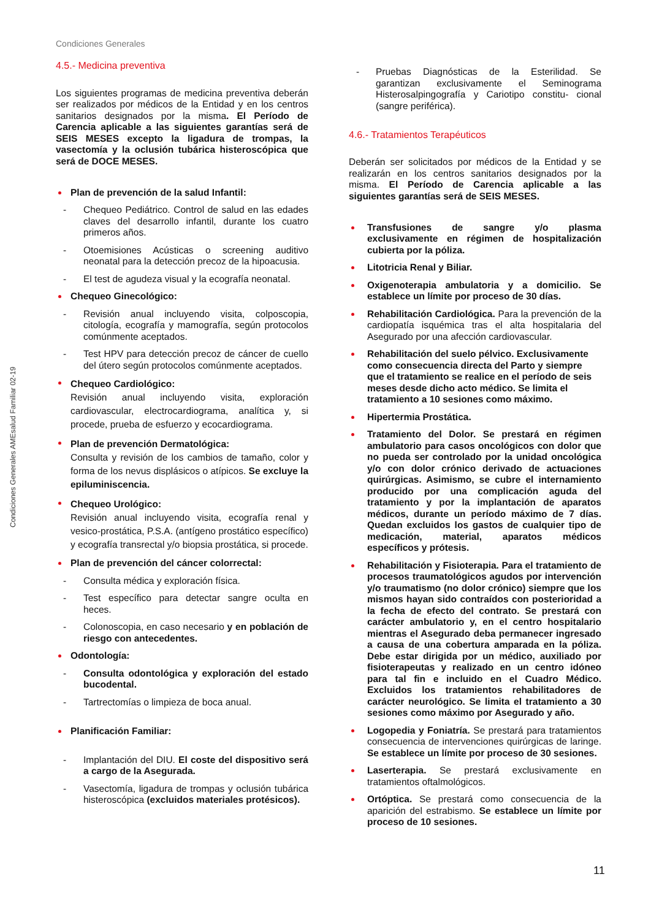Condiciones Generales
Condiciones Generales AMEsalud Familiar 02-19
4.5.- Medicina preventiva
Los siguientes programas de medicina preventiva deberán ser realizados por médicos de la Entidad y en los centros sanitarios designados por la misma. El Período de Carencia aplicable a las siguientes garantías será de SEIS MESES excepto la ligadura de trompas, la vasectomía y la oclusión tubárica histeroscópica que será de DOCE MESES.
Plan de prevención de la salud Infantil:
- Chequeo Pediátrico. Control de salud en las edades claves del desarrollo infantil, durante los cuatro primeros años.
- Otoemisiones Acústicas o screening auditivo neonatal para la detección precoz de la hipoacusia.
- El test de agudeza visual y la ecografía neonatal.
Chequeo Ginecológico:
- Revisión anual incluyendo visita, colposcopia, citología, ecografía y mamografía, según protocolos comúnmente aceptados.
- Test HPV para detección precoz de cáncer de cuello del útero según protocolos comúnmente aceptados.
Chequeo Cardiológico:
Revisión anual incluyendo visita, exploración cardiovascular, electrocardiograma, analítica y, si procede, prueba de esfuerzo y ecocardiograma.
Plan de prevención Dermatológica:
Consulta y revisión de los cambios de tamaño, color y forma de los nevus displásicos o atípicos. Se excluye la epiluminiscencia.
Chequeo Urológico:
Revisión anual incluyendo visita, ecografía renal y vesico-prostática, P.S.A. (antígeno prostático específico) y ecografía transrectal y/o biopsia prostática, si procede.
Plan de prevención del cáncer colorrectal:
- Consulta médica y exploración física.
- Test específico para detectar sangre oculta en heces.
- Colonoscopia, en caso necesario y en población de riesgo con antecedentes.
Odontología:
- Consulta odontológica y exploración del estado bucodental.
- Tartrectomías o limpieza de boca anual.
Planificación Familiar:
- Implantación del DIU. El coste del dispositivo será a cargo de la Asegurada.
- Vasectomía, ligadura de trompas y oclusión tubárica histeroscópica (excluidos materiales protésicos).
- Pruebas Diagnósticas de la Esterilidad. Se garantizan exclusivamente el Seminograma Histerosalpingografía y Cariotipo constitu- cional (sangre periférica).
4.6.- Tratamientos Terapéuticos
Deberán ser solicitados por médicos de la Entidad y se realizarán en los centros sanitarios designados por la misma. El Período de Carencia aplicable a las siguientes garantías será de SEIS MESES.
Transfusiones de sangre y/o plasma exclusivamente en régimen de hospitalización cubierta por la póliza.
Litotricia Renal y Biliar.
Oxigenoterapia ambulatoria y a domicilio. Se establece un límite por proceso de 30 días.
Rehabilitación Cardiológica. Para la prevención de la cardiopatía isquémica tras el alta hospitalaria del Asegurado por una afección cardiovascular.
Rehabilitación del suelo pélvico. Exclusivamente como consecuencia directa del Parto y siempre que el tratamiento se realice en el período de seis meses desde dicho acto médico. Se limita el tratamiento a 10 sesiones como máximo.
Hipertermia Prostática.
Tratamiento del Dolor. Se prestará en régimen ambulatorio para casos oncológicos con dolor que no pueda ser controlado por la unidad oncológica y/o con dolor crónico derivado de actuaciones quirúrgicas. Asimismo, se cubre el internamiento producido por una complicación aguda del tratamiento y por la implantación de aparatos médicos, durante un período máximo de 7 días. Quedan excluidos los gastos de cualquier tipo de medicación, material, aparatos médicos específicos y prótesis.
Rehabilitación y Fisioterapia. Para el tratamiento de procesos traumatológicos agudos por intervención y/o traumatismo (no dolor crónico) siempre que los mismos hayan sido contraídos con posterioridad a la fecha de efecto del contrato. Se prestará con carácter ambulatorio y, en el centro hospitalario mientras el Asegurado deba permanecer ingresado a causa de una cobertura amparada en la póliza. Debe estar dirigida por un médico, auxiliado por fisioterapeutas y realizado en un centro idóneo para tal fin e incluido en el Cuadro Médico. Excluidos los tratamientos rehabilitadores de carácter neurológico. Se limita el tratamiento a 30 sesiones como máximo por Asegurado y año.
Logopedia y Foniatría. Se prestará para tratamientos consecuencia de intervenciones quirúrgicas de laringe. Se establece un límite por proceso de 30 sesiones.
Laserterapia. Se prestará exclusivamente en tratamientos oftalmológicos.
Ortóptica. Se prestará como consecuencia de la aparición del estrabismo. Se establece un límite por proceso de 10 sesiones.
11